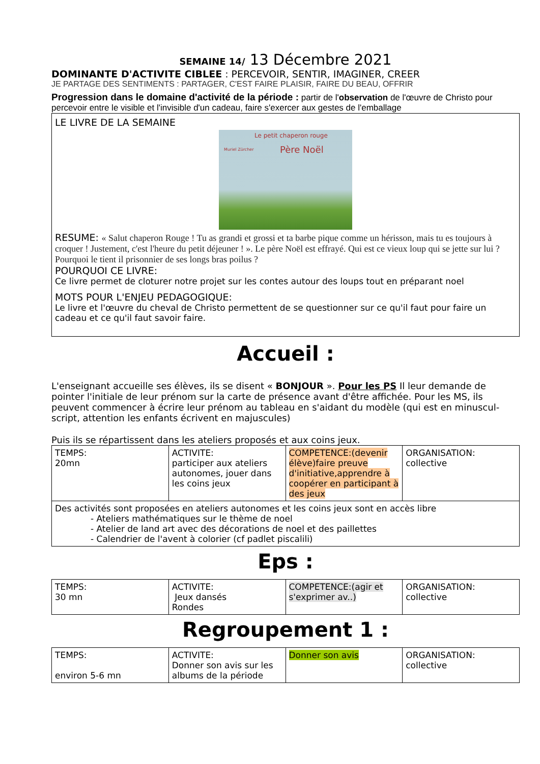SEMAINE 14/ 13 Décembre 2021
DOMINANTE D'ACTIVITE CIBLEE : PERCEVOIR, SENTIR, IMAGINER, CREER
JE PARTAGE DES SENTIMENTS : PARTAGER, C'EST FAIRE PLAISIR, FAIRE DU BEAU, OFFRIR
Progression dans le domaine d'activité de la période : partir de l'observation de l'œuvre de Christo pour percevoir entre le visible et l'invisible d'un cadeau, faire s'exercer aux gestes de l'emballage
LE LIVRE DE LA SEMAINE
Le petit chaperon rouge
Père Noël Muriel Zürcher
RESUME: « Salut chaperon Rouge ! Tu as grandi et grossi et ta barbe pique comme un hérisson, mais tu es toujours à croquer ! Justement, c'est l'heure du petit déjeuner ! ». Le père Noël est effrayé. Qui est ce vieux loup qui se jette sur lui ? Pourquoi le tient il prisonnier de ses longs bras poilus ?
POURQUOI CE LIVRE:
Ce livre permet de cloturer notre projet sur les contes autour des loups tout en préparant noel
MOTS POUR L'ENJEU PEDAGOGIQUE:
Le livre et l'œuvre du cheval de Christo permettent de se questionner sur ce qu'il faut pour faire un cadeau et ce qu'il faut savoir faire.
Accueil :
L'enseignant accueille ses élèves, ils se disent « BONJOUR ». Pour les PS Il leur demande de pointer l'initiale de leur prénom sur la carte de présence avant d'être affichée. Pour les MS, ils peuvent commencer à écrire leur prénom au tableau en s'aidant du modèle (qui est en minuscul-script, attention les enfants écrivent en majuscules)
Puis ils se répartissent dans les ateliers proposés et aux coins jeux.
| TEMPS: 20mn | ACTIVITE: participer aux ateliers autonomes, jouer dans les coins jeux | COMPETENCE:(devenir élève)faire preuve d'initiative,apprendre à coopérer en participant à des jeux | ORGANISATION: collective |
| Des activités sont proposées en ateliers autonomes et les coins jeux sont en accès libre - Ateliers mathématiques sur le thème de noel - Atelier de land art avec des décorations de noel et des paillettes - Calendrier de l'avent à colorier (cf padlet piscalili) | | | |
Eps :
| TEMPS: 30 mn | ACTIVITE: Jeux dansés Rondes | COMPETENCE:(agir et s'exprimer av..) | ORGANISATION: collective |
Regroupement 1 :
| TEMPS: environ 5-6 mn | ACTIVITE: Donner son avis sur les albums de la période | Donner son avis | ORGANISATION: collective |